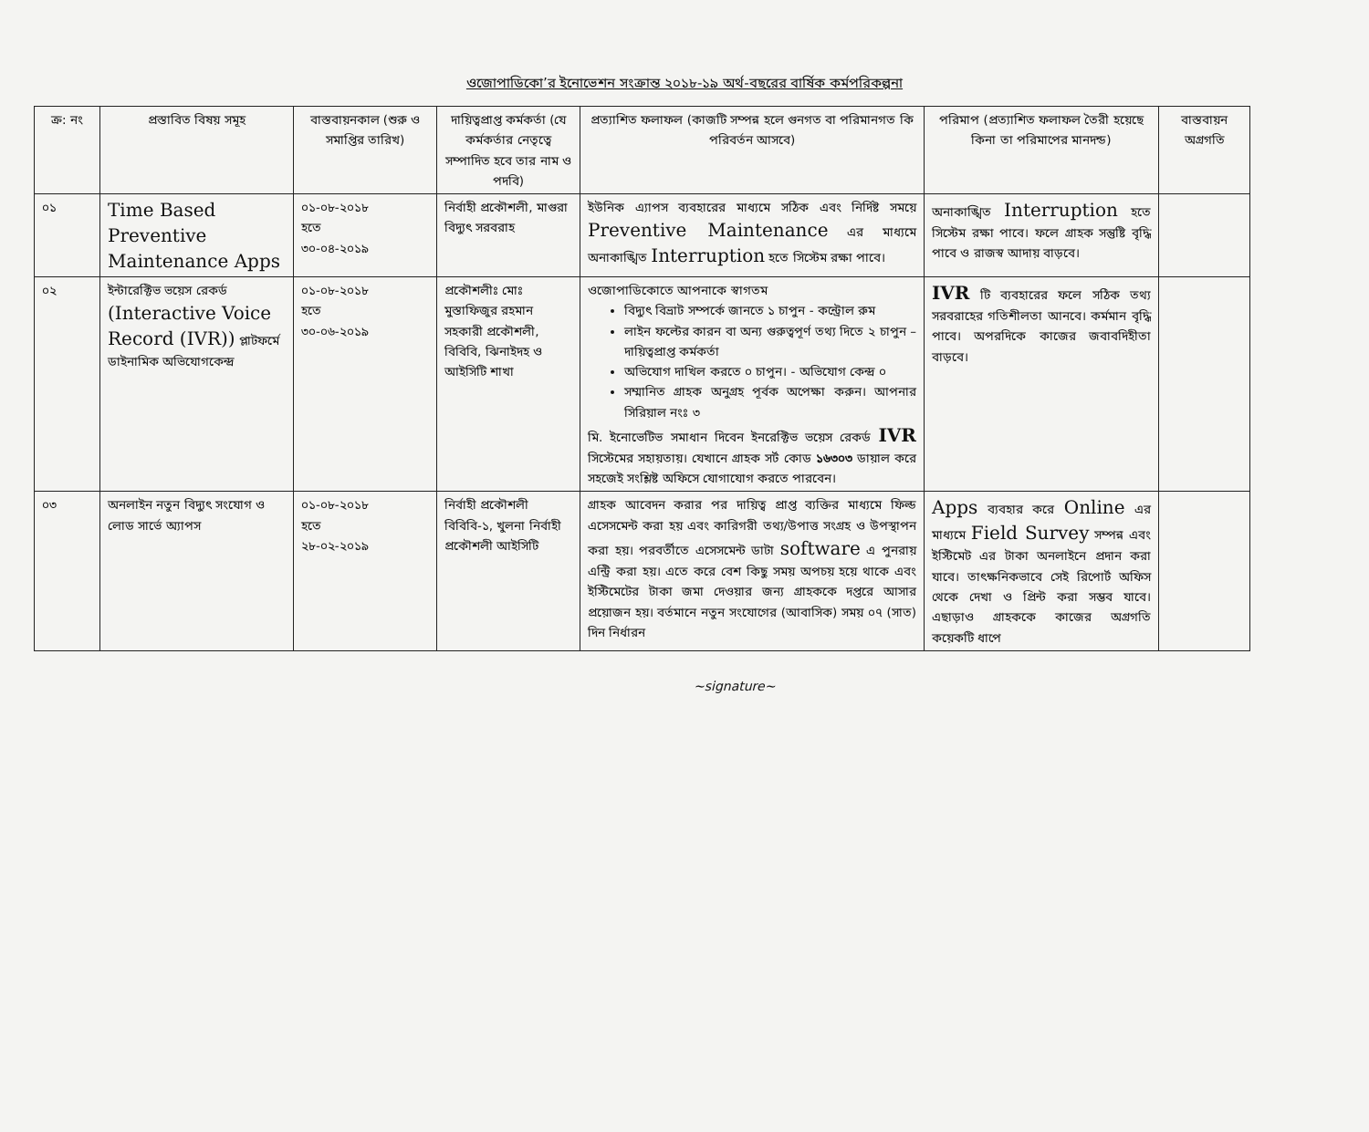ওজোপাডিকো’র ইনোভেশন সংক্রান্ত ২০১৮-১৯ অর্থ-বছরের বার্ষিক কর্মপরিকল্পনা
| ক্র: নং | প্রস্তাবিত বিষয় সমূহ | বাস্তবায়নকাল (শুরু ও সমাপ্তির তারিখ) | দায়িত্বপ্রাপ্ত কর্মকর্তা (যে কর্মকর্তার নেতৃত্বে সম্পাদিত হবে তার নাম ও পদবি) | প্রত্যাশিত ফলাফল (কাজটি সম্পন্ন হলে গুনগত বা পরিমানগত কি পরিবর্তন আসবে) | পরিমাপ (প্রত্যাশিত ফলাফল তৈরী হয়েছে কিনা তা পরিমাপের মানদন্ড) | বাস্তবায়ন অগ্রগতি |
| --- | --- | --- | --- | --- | --- | --- |
| ০১ | Time Based Preventive Maintenance Apps | ০১-০৮-২০১৮ হতে ৩০-০৪-২০১৯ | নির্বাহী প্রকৌশলী, মাগুরা বিদ্যুৎ সরবরাহ | ইউনিক এ্যাপস ব্যবহারের মাধ্যমে সঠিক এবং নির্দিষ্ট সময়ে Preventive Maintenance এর মাধ্যমে অনাকাঙ্খিত Interruption হতে সিস্টেম রক্ষা পাবে। | অনাকাঙ্খিত Interruption হতে সিস্টেম রক্ষা পাবে। ফলে গ্রাহক সন্তুষ্টি বৃদ্ধি পাবে ও রাজস্ব আদায় বাড়বে। | |
| ০২ | ইন্টারেক্টিভ ভয়েস রেকর্ড (Interactive Voice Record (IVR)) প্লাটফর্মে ডাইনামিক অভিযোগকেন্দ্র | ০১-০৮-২০১৮ হতে ৩০-০৬-২০১৯ | প্রকৌশলীঃ মোঃ মুস্তাফিজুর রহমান সহকারী প্রকৌশলী, বিবিবি, ঝিনাইদহ ও আইসিটি শাখা | ওজোপাডিকোতে আপনাকে স্বাগতম বিদ্যুৎ বিভ্রাট সম্পর্কে জানতে ১ চাপুন - কন্ট্রোল রুম লাইন ফল্টের কারন বা অন্য গুরুত্বপূর্ণ তথ্য দিতে ২ চাপুন – দায়িত্বপ্রাপ্ত কর্মকর্তা অভিযোগ দাখিল করতে ০ চাপুন। - অভিযোগ কেন্দ্র ০ সম্মানিত গ্রাহক অনুগ্রহ পূর্বক অপেক্ষা করুন। আপনার সিরিয়াল নংঃ ৩ মি. ইনোভেটিভ সমাধান দিবেন ইনরেক্টিভ ভয়েস রেকর্ড IVR সিস্টেমের সহায়তায়। যেখানে গ্রাহক সর্ট কোড ১৬৩০৩ ডায়াল করে সহজেই সংশ্লিষ্ট অফিসে যোগাযোগ করতে পারবেন। | IVR টি ব্যবহারের ফলে সঠিক তথ্য সরবরাহের গতিশীলতা আনবে। কর্মমান বৃদ্ধি পাবে। অপরদিকে কাজের জবাবদিহীতা বাড়বে। | |
| ০৩ | অনলাইন নতুন বিদ্যুৎ সংযোগ ও লোড সার্ভে অ্যাপস | ০১-০৮-২০১৮ হতে ২৮-০২-২০১৯ | নির্বাহী প্রকৌশলী বিবিবি-১, খুলনা নির্বাহী প্রকৌশলী আইসিটি | গ্রাহক আবেদন করার পর দায়িত্ব প্রাপ্ত ব্যক্তির মাধ্যমে ফিল্ড এসেসমেন্ট করা হয় এবং কারিগরী তথ্য/উপাত্ত সংগ্রহ ও উপস্থাপন করা হয়। পরবর্তীতে এসেসমেন্ট ডাটা software এ পুনরায় এন্ট্রি করা হয়। এতে করে বেশ কিছু সময় অপচয় হয়ে থাকে এবং ইস্টিমেটের টাকা জমা দেওয়ার জন্য গ্রাহককে দপ্তরে আসার প্রয়োজন হয়। বর্তমানে নতুন সংযোগের (আবাসিক) সময় ০৭ (সাত) দিন নির্ধারন | Apps ব্যবহার করে Online এর মাধ্যমে Field Survey সম্পন্ন এবং ইস্টিমেট এর টাকা অনলাইনে প্রদান করা যাবে। তাৎক্ষনিকভাবে সেই রিপোর্ট অফিস থেকে দেখা ও প্রিন্ট করা সম্ভব যাবে। এছাড়াও গ্রাহককে কাজের অগ্রগতি কয়েকটি ধাপে | |
~signature~